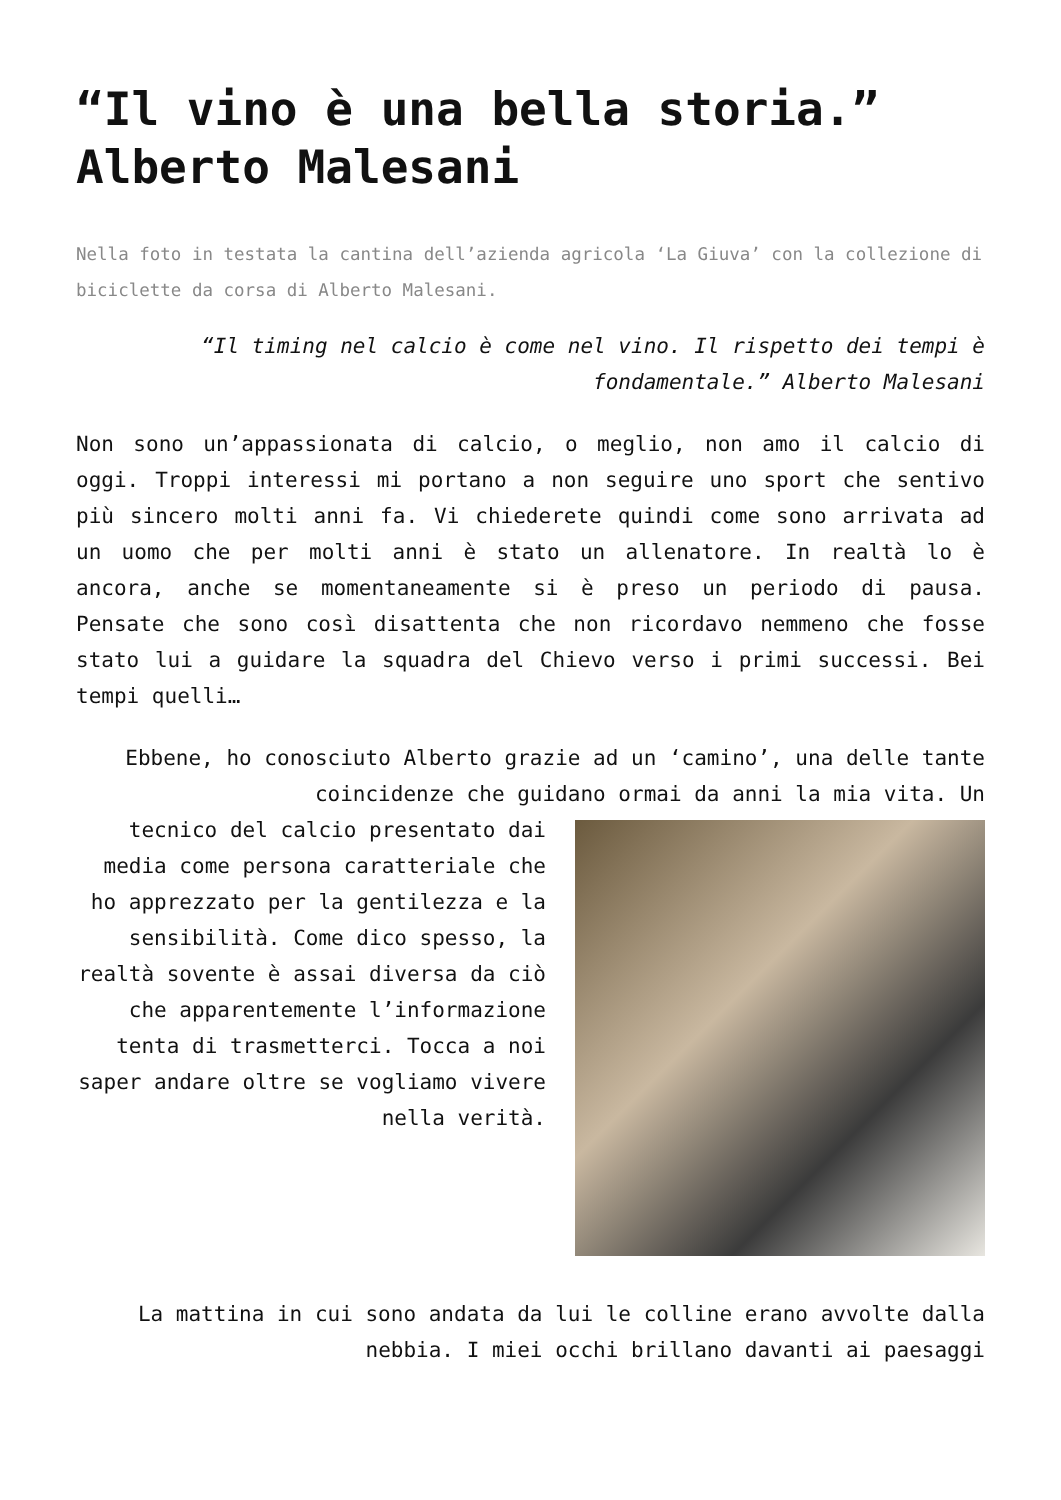“Il vino è una bella storia.” Alberto Malesani
Nella foto in testata la cantina dell’azienda agricola ‘La Giuva’ con la collezione di biciclette da corsa di Alberto Malesani.
“Il timing nel calcio è come nel vino. Il rispetto dei tempi è fondamentale.” Alberto Malesani
Non sono un’appassionata di calcio, o meglio, non amo il calcio di oggi. Troppi interessi mi portano a non seguire uno sport che sentivo più sincero molti anni fa. Vi chiederete quindi come sono arrivata ad un uomo che per molti anni è stato un allenatore. In realtà lo è ancora, anche se momentaneamente si è preso un periodo di pausa. Pensate che sono così disattenta che non ricordavo nemmeno che fosse stato lui a guidare la squadra del Chievo verso i primi successi. Bei tempi quelli…
Ebbene, ho conosciuto Alberto grazie ad un ‘camino’, una delle tante coincidenze che guidano ormai da anni la mia vita. Un
tecnico del calcio presentato dai media come persona caratteriale che ho apprezzato per la gentilezza e la sensibilità. Come dico spesso, la realtà sovente è assai diversa da ciò che apparentemente l’informazione tenta di trasmetterci. Tocca a noi saper andare oltre se vogliamo vivere nella verità.
La mattina in cui sono andata da lui le colline erano avvolte dalla nebbia. I miei occhi brillano davanti ai paesaggi